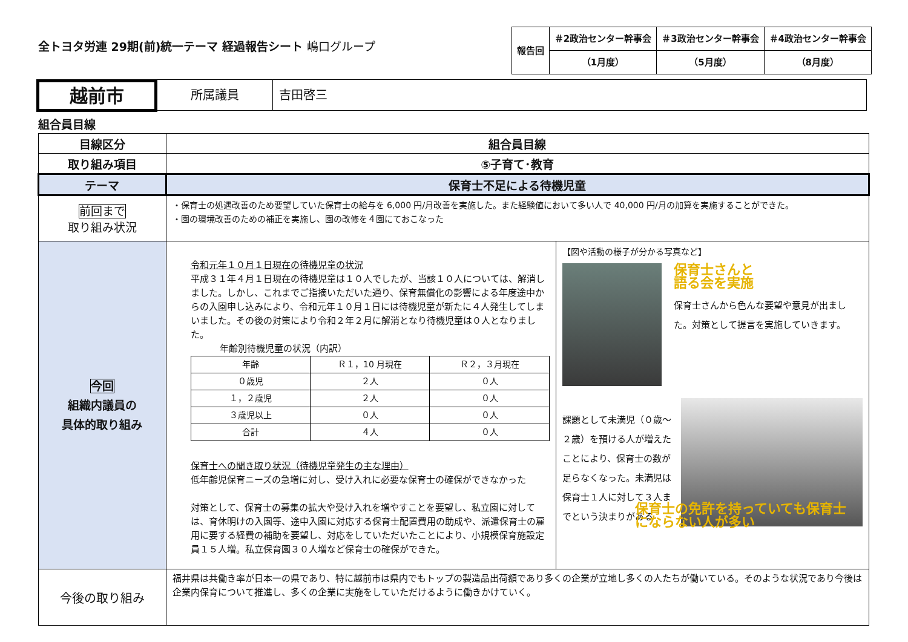全トヨタ労連 29期(前)統一テーマ 経過報告シート 嶋口グループ
| 報告回 | ＃2政治センター幹事会 | ＃3政治センター幹事会 | ＃4政治センター幹事会 |
| | （1月度） | （5月度） | （8月度） |
越前市
所属議員 吉田啓三
組合員目線
| 目線区分 | 組合員目線 | |
| 取り組み項目 | ⑤子育て･教育 | |
| テーマ | 保育士不足による待機児童 | |
| 前回まで 取り組み状況 | ・保育士の処遇改善のため要望していた保育士の給与を 6,000 円/月改善を実施した。また経験値において多い人で 40,000 円/月の加算を実施することができた。 ・園の環境改善のための補正を実施し、園の改修を４園にておこなった | |
| 今回 組織内議員の 具体的取り組み | 令和元年１０月１日現在の待機児童の状況 平成３１年４月１日現在の待機児童は１０人でしたが、当該１０人については、解消しました。しかし、これまでご指摘いただいた通り、保育無償化の影響による年度途中からの入園申し込みにより、令和元年１０月１日には待機児童が新たに４人発生してしまいました。その後の対策により令和２年２月に解消となり待機児童は０人となりました。 年齢別待機児童の状況（内訳） / 年齢 / Ｒ１，10 月現在 / Ｒ２，３月現在 / / ０歳児 / ２人 / ０人 / / １，２歳児 / ２人 / ０人 / / ３歳児以上 / ０人 / ０人 / / 合計 / ４人 / ０人 / 保育士への聞き取り状況（待機児童発生の主な理由） 低年齢児保育ニーズの急増に対し、受け入れに必要な保育士の確保ができなかった 対策として、保育士の募集の拡大や受け入れを増やすことを要望し、私立園に対しては、育休明けの入園等、途中入園に対応する保育士配置費用の助成や、派遣保育士の雇用に要する経費の補助を要望し、対応をしていただいたことにより、小規模保育施設定員１５人増。私立保育園３０人増など保育士の確保ができた。 | 【図や活動の様子が分かる写真など】 保育士さんと 語る会を実施 保育士さんから色んな要望や意見が出ました。対策として提言を実施していきます。 課題として未満児（０歳～２歳）を預ける人が増えたことにより、保育士の数が足らなくなった。未満児は保育士１人に対して３人までという決まりがある 保育士の免許を持っていても保育士 にならない人が多い |
| 今後の取り組み | 福井県は共働き率が日本一の県であり、特に越前市は県内でもトップの製造品出荷額であり多くの企業が立地し多くの人たちが働いている。そのような状況であり今後は企業内保育について推進し、多くの企業に実施をしていただけるように働きかけていく。 | |